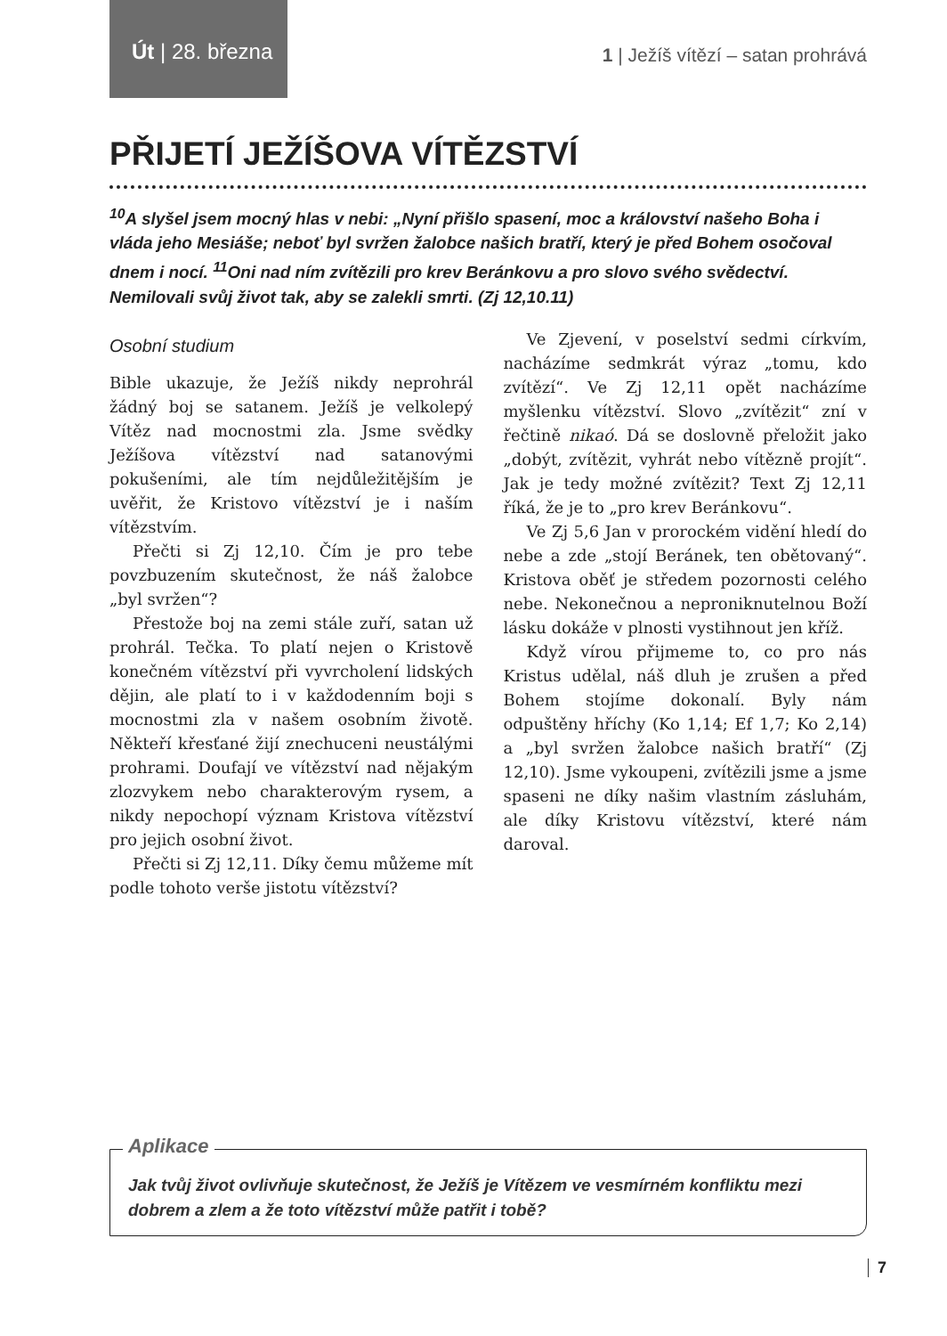Út | 28. března
1 | Ježíš vítězí – satan prohrává
PŘIJETÍ JEŽÍŠOVA VÍTĚZSTVÍ
<sup>10</sup> A slyšel jsem mocný hlas v nebi: „Nyní přišlo spasení, moc a království našeho Boha i vláda jeho Mesiáše; neboť byl svržen žalobce našich bratří, který je před Bohem osočoval dnem i nocí. <sup>11</sup>Oni nad ním zvítězili pro krev Beránkovu a pro slovo svého svědectví. Nemilovali svůj život tak, aby se zalekli smrti. (Zj 12,10.11)
Osobní studium
Bible ukazuje, že Ježíš nikdy neprohrál žádný boj se satanem. Ježíš je velkolepý Vítěz nad mocnostmi zla. Jsme svědky Ježíšova vítězství nad satanovými pokušeními, ale tím nejdůležitějším je uvěřit, že Kristovo vítězství je i naším vítězstvím.
Přečti si Zj 12,10. Čím je pro tebe povzbuzením skutečnost, že náš žalobce „byl svržen“?
Přestože boj na zemi stále zuří, satan už prohrál. Tečka. To platí nejen o Kristově konečném vítězství při vyvrcholení lidských dějin, ale platí to i v každodenním boji s mocnostmi zla v našem osobním životě. Někteří křesťané žijí znechuceni neustálými prohrami. Doufají ve vítězství nad nějakým zlozvykem nebo charakterovým rysem, a nikdy nepochopí význam Kristova vítězství pro jejich osobní život.
Přečti si Zj 12,11. Díky čemu můžeme mít podle tohoto verše jistotu vítězství?
Ve Zjevení, v poselství sedmi církvím, nacházíme sedmkrát výraz „tomu, kdo zvítězí“. Ve Zj 12,11 opět nacházíme myšlenku vítězství. Slovo „zvítězit“ zní v řečtině nikaó. Dá se doslovně přeložit jako „dobýt, zvítězit, vyhrát nebo vítězně projít“. Jak je tedy možné zvítězit? Text Zj 12,11 říká, že je to „pro krev Beránkovu“.
Ve Zj 5,6 Jan v prorockém vidění hledí do nebe a zde „stojí Beránek, ten obětovaný“. Kristova oběť je středem pozornosti celého nebe. Nekonečnou a neproniknutelnou Boží lásku dokáže v plnosti vystihnout jen kříž.
Když vírou přijmeme to, co pro nás Kristus udělal, náš dluh je zrušen a před Bohem stojíme dokonalí. Byly nám odpuštěny hříchy (Ko 1,14; Ef 1,7; Ko 2,14) a „byl svržen žalobce našich bratří“ (Zj 12,10). Jsme vykoupeni, zvítězili jsme a jsme spaseni ne díky našim vlastním zásluhám, ale díky Kristovu vítězství, které nám daroval.
Aplikace
Jak tvůj život ovlivňuje skutečnost, že Ježíš je Vítězem ve vesmírném konfliktu mezi dobrem a zlem a že toto vítězství může patřit i tobě?
7